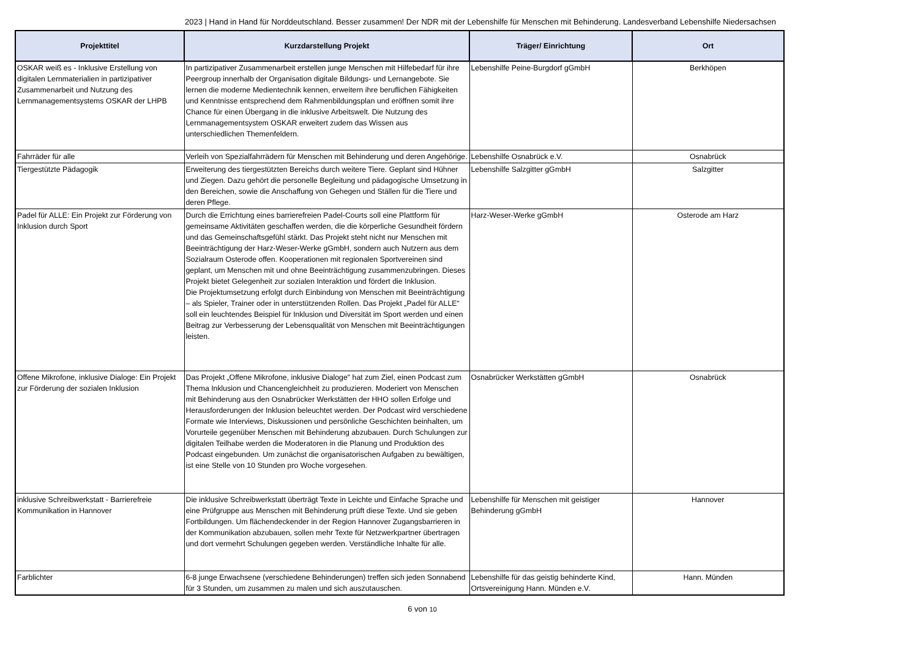2023 | Hand in Hand für Norddeutschland. Besser zusammen! Der NDR mit der Lebenshilfe für Menschen mit Behinderung. Landesverband Lebenshilfe Niedersachsen
| Projekttitel | Kurzdarstellung Projekt | Träger/ Einrichtung | Ort |
| --- | --- | --- | --- |
| OSKAR weiß es - Inklusive Erstellung von digitalen Lernmaterialien in partizipativer Zusammenarbeit und Nutzung des Lernmanagementsystems OSKAR der LHPB | In partizipativer Zusammenarbeit erstellen junge Menschen mit Hilfebedarf für ihre Peergroup innerhalb der Organisation digitale Bildungs- und Lernangebote. Sie lernen die moderne Medientechnik kennen, erweitern ihre beruflichen Fähigkeiten und Kenntnisse entsprechend dem Rahmenbildungsplan und eröffnen somit ihre Chance für einen Übergang in die inklusive Arbeitswelt. Die Nutzung des Lernmanagementsystem OSKAR erweitert zudem das Wissen aus unterschiedlichen Themenfeldern. | Lebenshilfe Peine-Burgdorf gGmbH | Berkhöpen |
| Fahrräder für alle | Verleih von Spezialfahrrädern für Menschen mit Behinderung und deren Angehörige. | Lebenshilfe Osnabrück e.V. | Osnabrück |
| Tiergestützte Pädagogik | Erweiterung des tiergestützten Bereichs durch weitere Tiere. Geplant sind Hühner und Ziegen. Dazu gehört die personelle Begleitung und pädagogische Umsetzung in den Bereichen, sowie die Anschaffung von Gehegen und Ställen für die Tiere und deren Pflege. | Lebenshilfe Salzgitter gGmbH | Salzgitter |
| Padel für ALLE: Ein Projekt zur Förderung von Inklusion durch Sport | Durch die Errichtung eines barrierefreien Padel-Courts soll eine Plattform für gemeinsame Aktivitäten geschaffen werden, die die körperliche Gesundheit fördern und das Gemeinschaftsgefühl stärkt. Das Projekt steht nicht nur Menschen mit Beeinträchtigung der Harz-Weser-Werke gGmbH, sondern auch Nutzern aus dem Sozialraum Osterode offen. Kooperationen mit regionalen Sportvereinen sind geplant, um Menschen mit und ohne Beeinträchtigung zusammenzubringen. Dieses Projekt bietet Gelegenheit zur sozialen Interaktion und fördert die Inklusion. Die Projektumsetzung erfolgt durch Einbindung von Menschen mit Beeinträchtigung – als Spieler, Trainer oder in unterstützenden Rollen. Das Projekt „Padel für ALLE“ soll ein leuchtendes Beispiel für Inklusion und Diversität im Sport werden und einen Beitrag zur Verbesserung der Lebensqualität von Menschen mit Beeinträchtigungen leisten. | Harz-Weser-Werke gGmbH | Osterode am Harz |
| Offene Mikrofone, inklusive Dialoge: Ein Projekt zur Förderung der sozialen Inklusion | Das Projekt „Offene Mikrofone, inklusive Dialoge" hat zum Ziel, einen Podcast zum Thema Inklusion und Chancengleichheit zu produzieren. Moderiert von Menschen mit Behinderung aus den Osnabrücker Werkstätten der HHO sollen Erfolge und Herausforderungen der Inklusion beleuchtet werden. Der Podcast wird verschiedene Formate wie Interviews, Diskussionen und persönliche Geschichten beinhalten, um Vorurteile gegenüber Menschen mit Behinderung abzubauen. Durch Schulungen zur digitalen Teilhabe werden die Moderatoren in die Planung und Produktion des Podcast eingebunden. Um zunächst die organisatorischen Aufgaben zu bewältigen, ist eine Stelle von 10 Stunden pro Woche vorgesehen. | Osnabrücker Werkstätten gGmbH | Osnabrück |
| inklusive Schreibwerkstatt - Barrierefreie Kommunikation in Hannover | Die inklusive Schreibwerkstatt überträgt Texte in Leichte und Einfache Sprache und eine Prüfgruppe aus Menschen mit Behinderung prüft diese Texte. Und sie geben Fortbildungen. Um flächendeckender in der Region Hannover Zugangsbarrieren in der Kommunikation abzubauen, sollen mehr Texte für Netzwerkpartner übertragen und dort vermehrt Schulungen gegeben werden. Verständliche Inhalte für alle. | Lebenshilfe für Menschen mit geistiger Behinderung gGmbH | Hannover |
| Farblichter | 6-8 junge Erwachsene (verschiedene Behinderungen) treffen sich jeden Sonnabend für 3 Stunden, um zusammen zu malen und sich auszutauschen. | Lebenshilfe für das geistig behinderte Kind, Ortsvereinigung Hann. Münden e.V. | Hann. Münden |
6 von 10